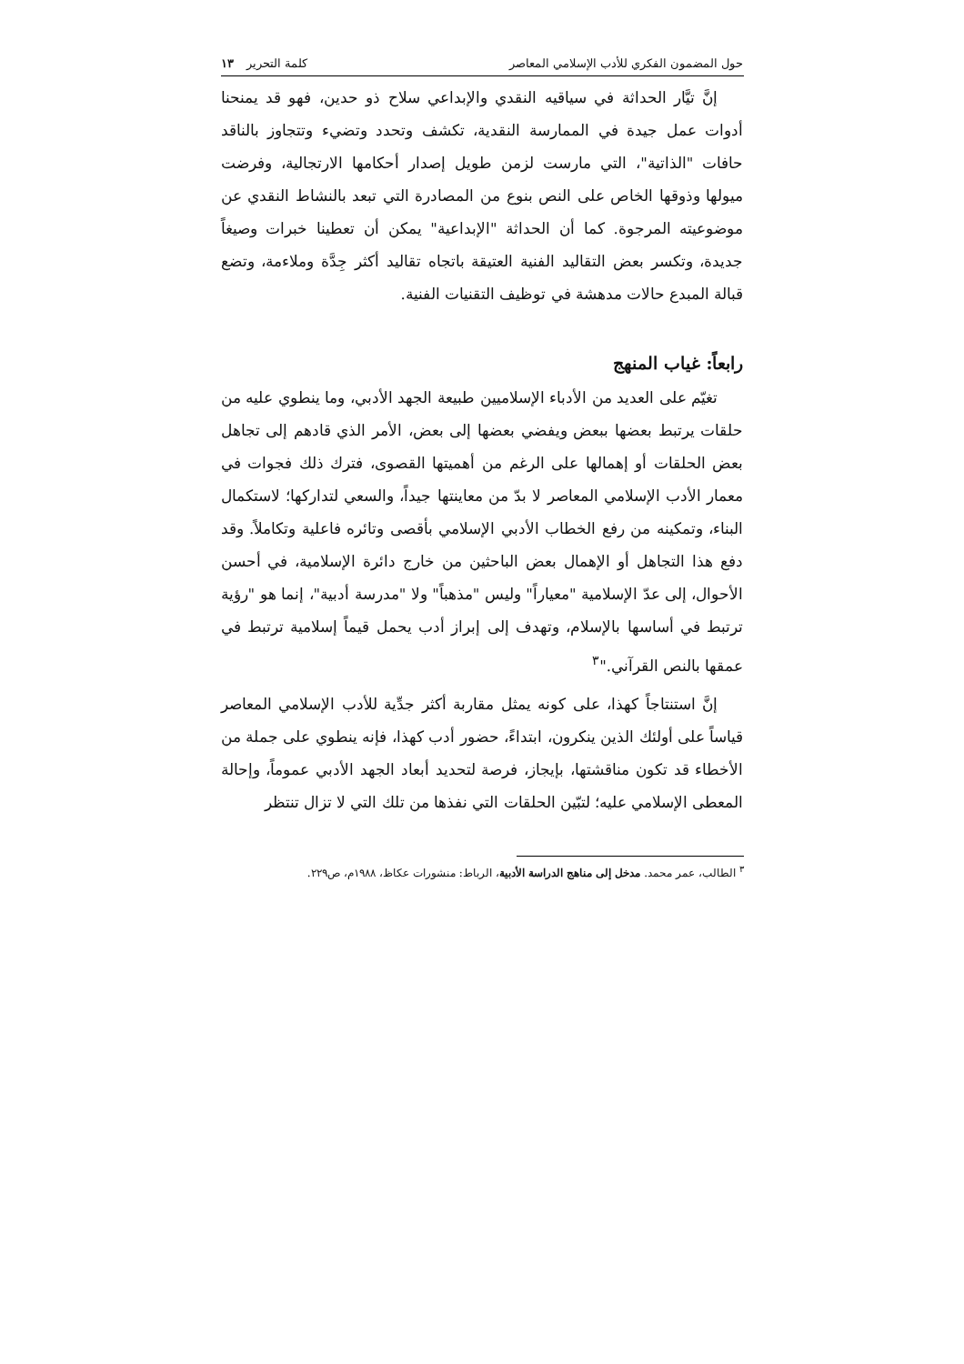حول المضمون الفكري للأدب الإسلامي المعاصر كلمة التحرير ١٣
إنَّ تيَّار الحداثة في سياقيه النقدي والإبداعي سلاح ذو حدين، فهو قد يمنحنا أدوات عمل جيدة في الممارسة النقدية، تكشف وتحدد وتضيء وتتجاوز بالناقد حافات "الذاتية"، التي مارست لزمن طويل إصدار أحكامها الارتجالية، وفرضت ميولها وذوقها الخاص على النص بنوع من المصادرة التي تبعد بالنشاط النقدي عن موضوعيته المرجوة. كما أن الحداثة "الإبداعية" يمكن أن تعطينا خبرات وصيغاً جديدة، وتكسر بعض التقاليد الفنية العتيقة باتجاه تقاليد أكثر جِدَّة وملاءمة، وتضع قبالة المبدع حالات مدهشة في توظيف التقنيات الفنية.
رابعاً: غياب المنهج
تغيّم على العديد من الأدباء الإسلاميين طبيعة الجهد الأدبي، وما ينطوي عليه من حلقات يرتبط بعضها ببعض ويفضي بعضها إلى بعض، الأمر الذي قادهم إلى تجاهل بعض الحلقات أو إهمالها على الرغم من أهميتها القصوى، فترك ذلك فجوات في معمار الأدب الإسلامي المعاصر لا بدّ من معاينتها جيداً، والسعي لتداركها؛ لاستكمال البناء، وتمكينه من رفع الخطاب الأدبي الإسلامي بأقصى وتائره فاعلية وتكاملاً. وقد دفع هذا التجاهل أو الإهمال بعض الباحثين من خارج دائرة الإسلامية، في أحسن الأحوال، إلى عدّ الإسلامية "معياراً" وليس "مذهباً" ولا "مدرسة أدبية"، إنما هو "رؤية ترتبط في أساسها بالإسلام، وتهدف إلى إبراز أدب يحمل قيماً إسلامية ترتبط في عمقها بالنص القرآني."<sup>٣</sup>
إنَّ استنتاجاً كهذا، على كونه يمثل مقاربة أكثر جدِّية للأدب الإسلامي المعاصر قياساً على أولئك الذين ينكرون، ابتداءً، حضور أدب كهذا، فإنه ينطوي على جملة من الأخطاء قد تكون مناقشتها، بإيجاز، فرصة لتحديد أبعاد الجهد الأدبي عموماً، وإحالة المعطى الإسلامي عليه؛ لتبّين الحلقات التي نفذها من تلك التي لا تزال تنتظر
<sup>٣</sup> الطالب، عمر محمد. مدخل إلى مناهج الدراسة الأدبية، الرباط: منشورات عكاظ، ١٩٨٨م، ص٢٢٩.